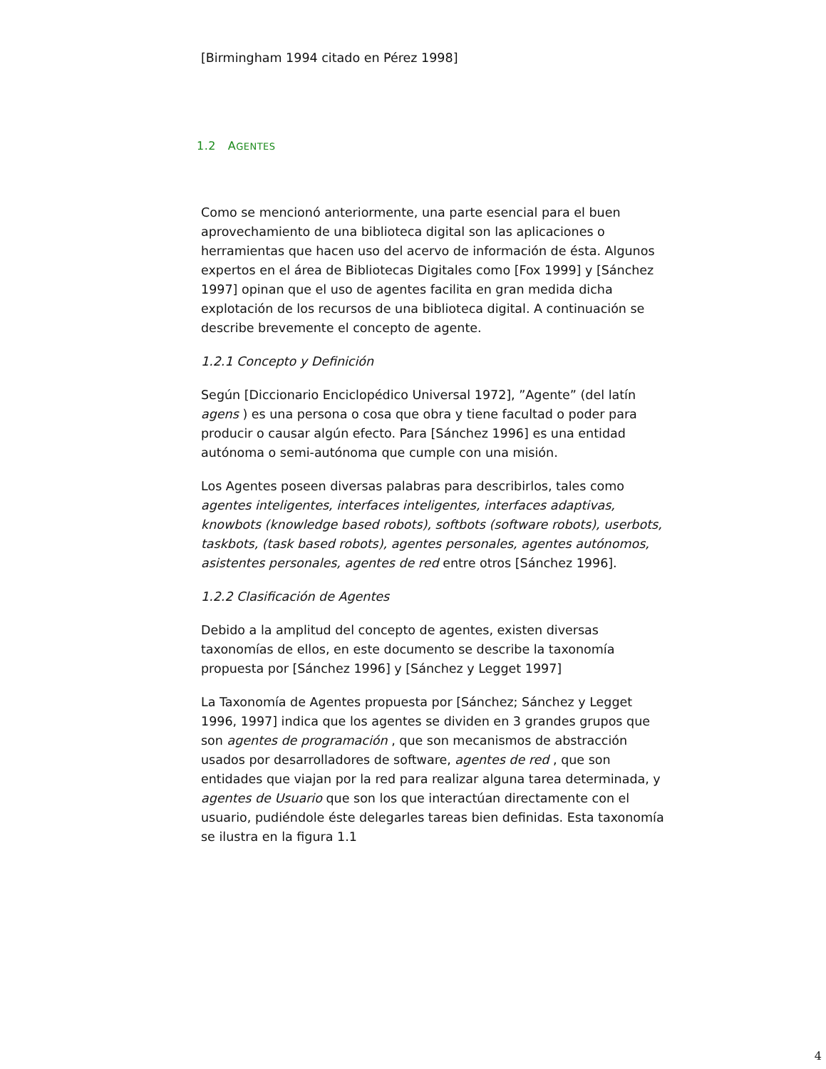[Birmingham 1994 citado en Pérez 1998]
1.2 AGENTES
Como se mencionó anteriormente, una parte esencial para el buen aprovechamiento de una biblioteca digital son las aplicaciones o herramientas que hacen uso del acervo de información de ésta. Algunos expertos en el área de Bibliotecas Digitales como [Fox 1999] y [Sánchez 1997] opinan que el uso de agentes facilita en gran medida dicha explotación de los recursos de una biblioteca digital. A continuación se describe brevemente el concepto de agente.
1.2.1 Concepto y Definición
Según [Diccionario Enciclopédico Universal 1972], ”Agente” (del latín agens ) es una persona o cosa que obra y tiene facultad o poder para producir o causar algún efecto. Para [Sánchez 1996] es una entidad autónoma o semi-autónoma que cumple con una misión.
Los Agentes poseen diversas palabras para describirlos, tales como agentes inteligentes, interfaces inteligentes, interfaces adaptivas, knowbots (knowledge based robots), softbots (software robots), userbots, taskbots, (task based robots), agentes personales, agentes autónomos, asistentes personales, agentes de red entre otros [Sánchez 1996].
1.2.2 Clasificación de Agentes
Debido a la amplitud del concepto de agentes, existen diversas taxonomías de ellos, en este documento se describe la taxonomía propuesta por [Sánchez 1996] y [Sánchez y Legget 1997]
La Taxonomía de Agentes propuesta por [Sánchez; Sánchez y Legget 1996, 1997] indica que los agentes se dividen en 3 grandes grupos que son agentes de programación , que son mecanismos de abstracción usados por desarrolladores de software, agentes de red , que son entidades que viajan por la red para realizar alguna tarea determinada, y agentes de Usuario que son los que interactúan directamente con el usuario, pudiéndole éste delegarles tareas bien definidas. Esta taxonomía se ilustra en la figura 1.1
4